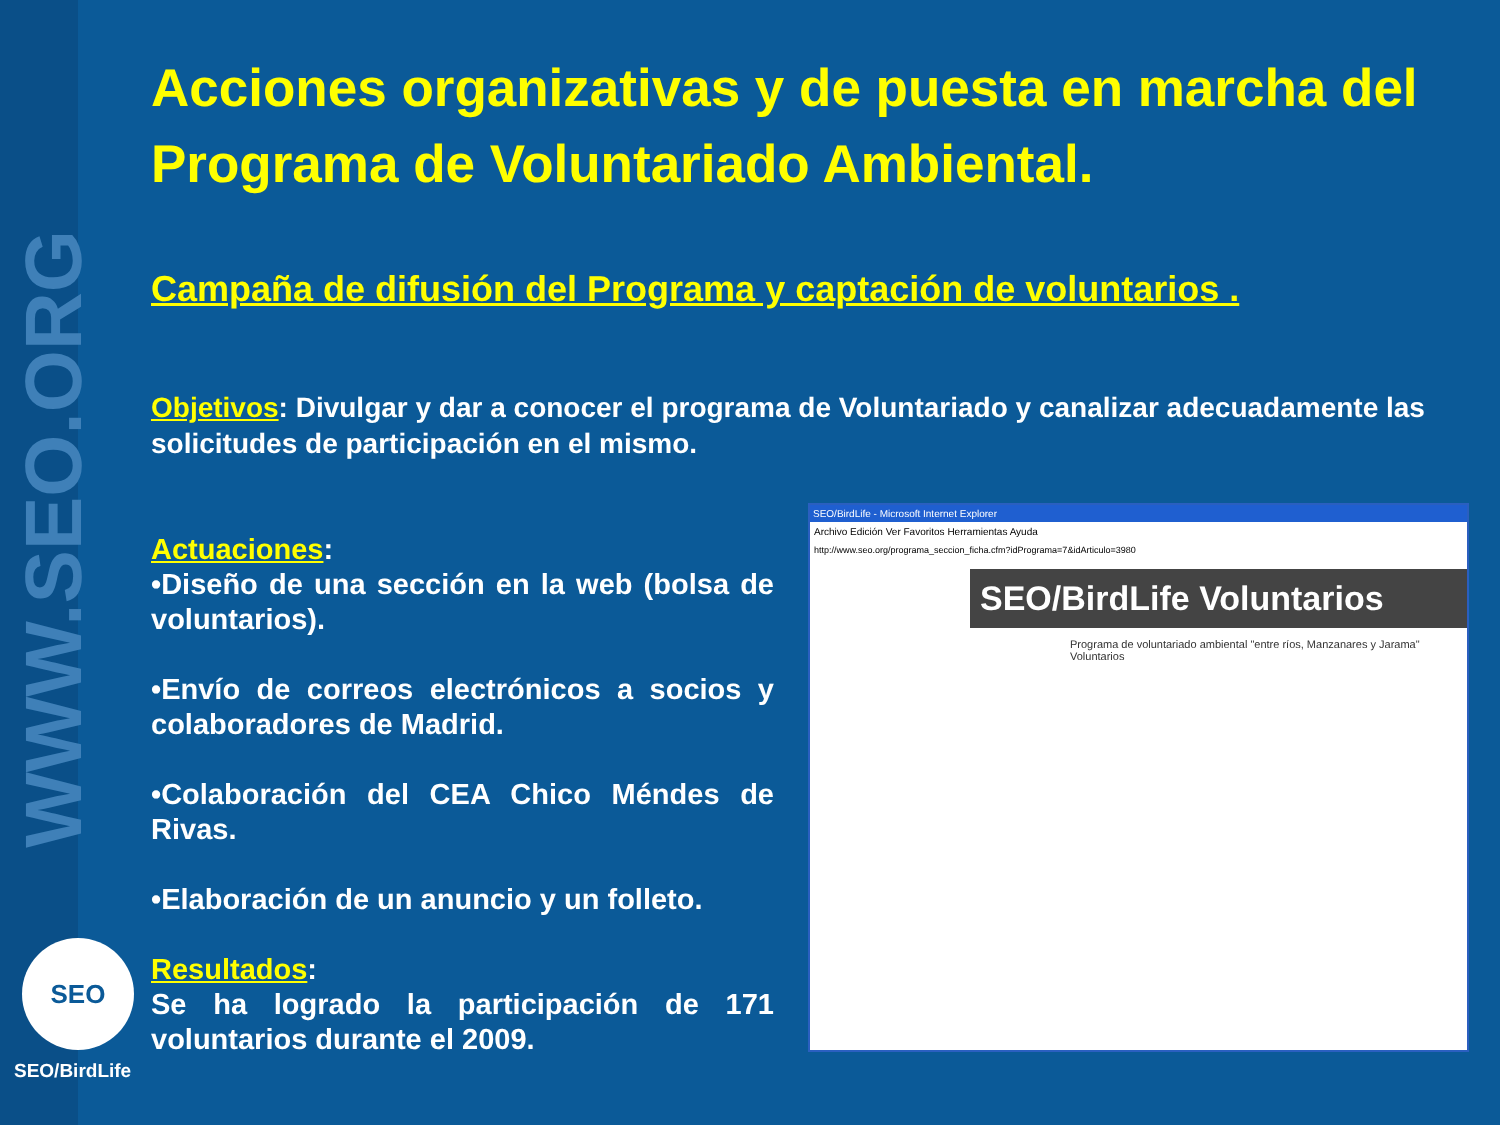WWW.SEO.ORG
Acciones organizativas y de puesta en marcha del Programa de Voluntariado Ambiental.
Campaña de difusión del Programa y captación de voluntarios .
Objetivos: Divulgar y dar a conocer el programa de Voluntariado y canalizar adecuadamente las solicitudes de participación en el mismo.
Actuaciones:
•Diseño de una sección en la web (bolsa de voluntarios).
•Envío de correos electrónicos a socios y colaboradores de Madrid.
•Colaboración del CEA Chico Méndes de Rivas.
•Elaboración de un anuncio y un folleto.
Resultados:
Se ha logrado la participación de 171 voluntarios durante el 2009.
SEO/BirdLife - Microsoft Internet Explorer
Archivo Edición Ver Favoritos Herramientas Ayuda
http://www.seo.org/programa_seccion_ficha.cfm?idPrograma=7&idArticulo=3980
SEO/BirdLife Voluntarios
Programa de voluntariado ambiental "entre ríos, Manzanares y Jarama" Voluntarios
SEO
SEO/BirdLife